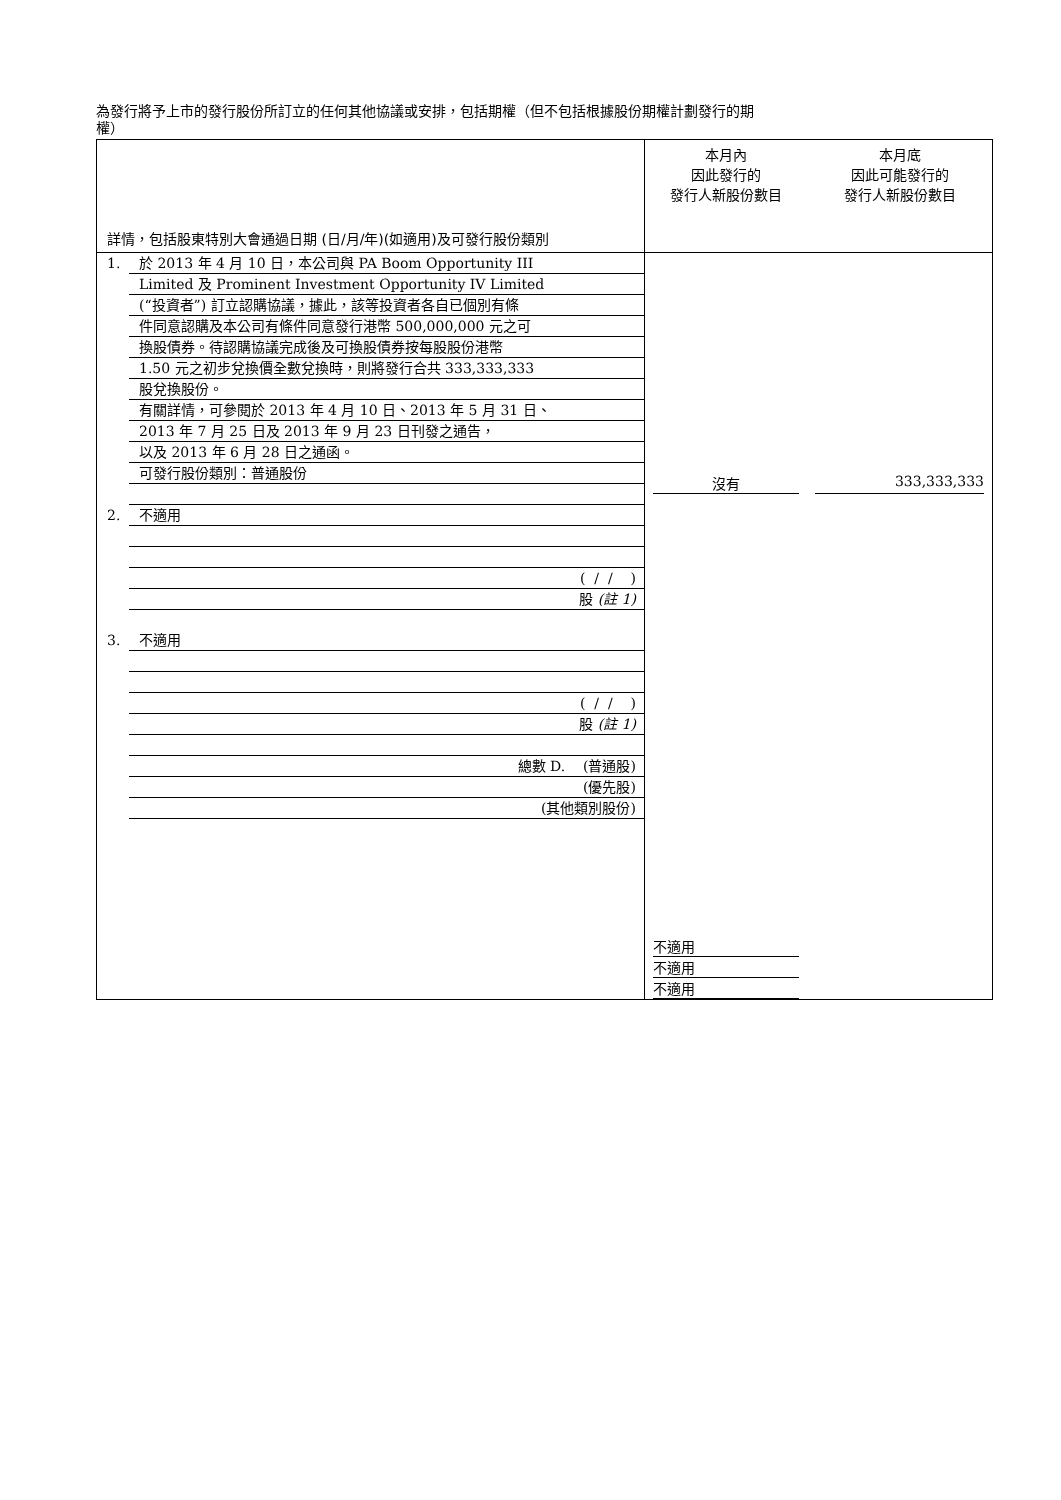為發行將予上市的發行股份所訂立的任何其他協議或安排，包括期權（但不包括根據股份期權計劃發行的期
權）
| 詳情，包括股東特別大會通過日期 (日/月/年)(如適用)及可發行股份類別 | 本月內 因此發行的 發行人新股份數目 | 本月底 因此可能發行的 發行人新股份數目 |
| --- | --- | --- |
| 1. 於 2013 年 4 月 10 日，本公司與 PA Boom Opportunity III Limited 及 Prominent Investment Opportunity IV Limited (“投資者”) 訂立認購協議，據此，該等投資者各自已個別有條 件同意認購及本公司有條件同意發行港幣 500,000,000 元之可 換股債券。待認購協議完成後及可換股債券按每股股份港幣 1.50 元之初步兌換價全數兌換時，則將發行合共 333,333,333 股兌換股份。 有關詳情，可參閱於 2013 年 4 月 10 日、2013 年 5 月 31 日、 2013 年 7 月 25 日及 2013 年 9 月 23 日刊發之通告， 以及 2013 年 6 月 28 日之通函。 可發行股份類別：普通股份 2. 不適用 ( / / ) 股 (註 1) 3. 不適用 ( / / ) 股 (註 1) 總數 D. (普通股) (優先股) (其他類別股份) | 沒有 不適用 不適用 不適用 | 333,333,333 |